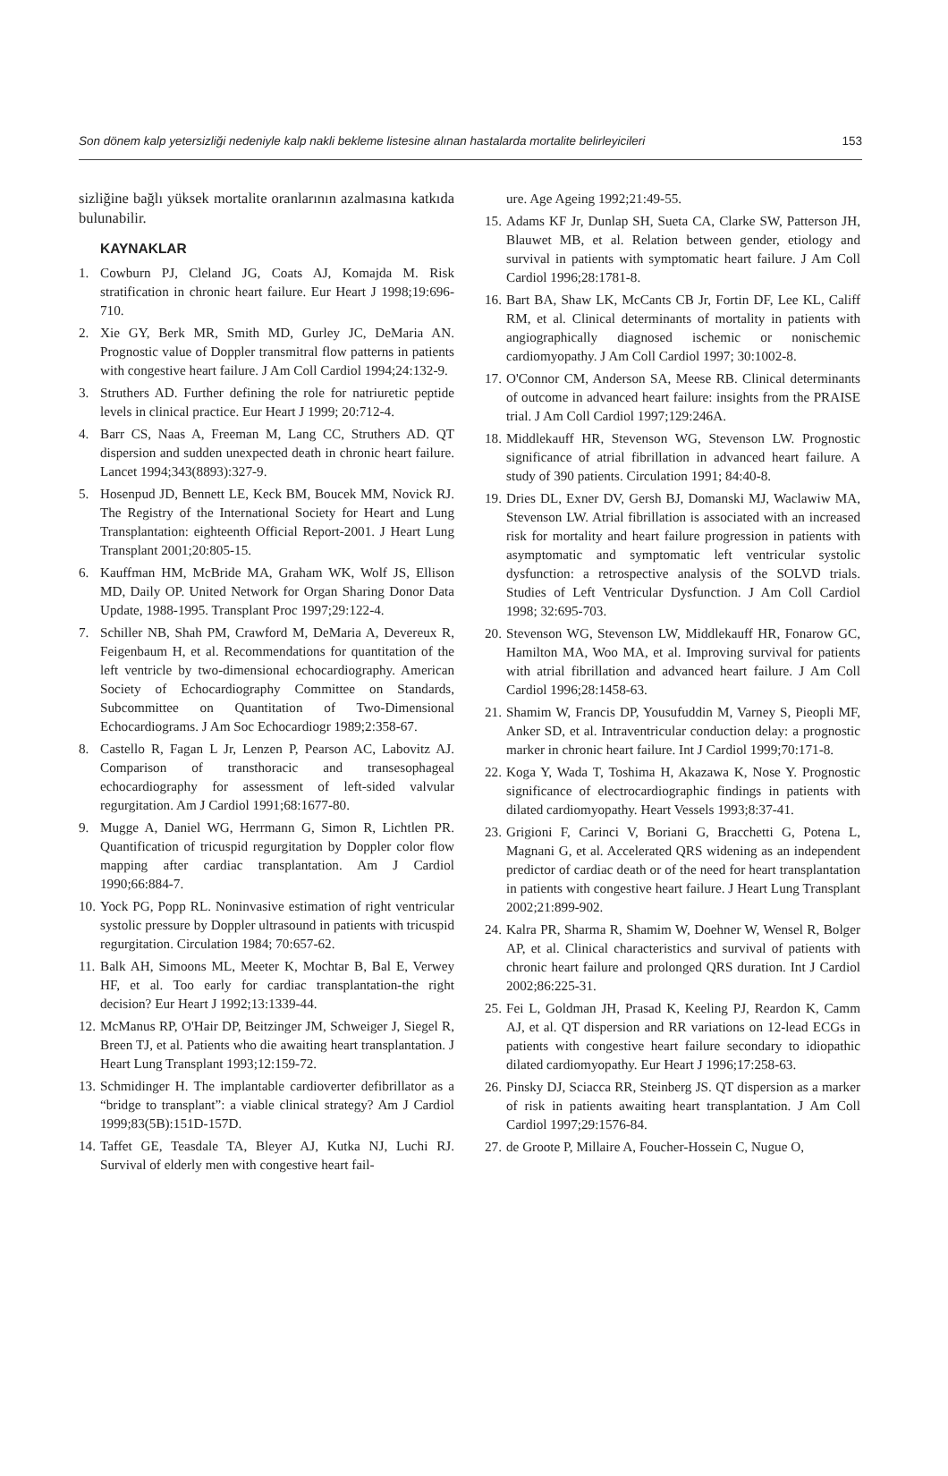Son dönem kalp yetersizliği nedeniyle kalp nakli bekleme listesine alınan hastalarda mortalite belirleyicileri 153
sizliğine bağlı yüksek mortalite oranlarının azalması­na katkıda bulunabilir.
KAYNAKLAR
1. Cowburn PJ, Cleland JG, Coats AJ, Komajda M. Risk stratification in chronic heart failure. Eur Heart J 1998;19:696-710.
2. Xie GY, Berk MR, Smith MD, Gurley JC, DeMaria AN. Prognostic value of Doppler transmitral flow patterns in patients with congestive heart failure. J Am Coll Cardiol 1994;24:132-9.
3. Struthers AD. Further defining the role for natriuretic peptide levels in clinical practice. Eur Heart J 1999; 20:712-4.
4. Barr CS, Naas A, Freeman M, Lang CC, Struthers AD. QT dispersion and sudden unexpected death in chronic heart failure. Lancet 1994;343(8893):327-9.
5. Hosenpud JD, Bennett LE, Keck BM, Boucek MM, Novick RJ. The Registry of the International Society for Heart and Lung Transplantation: eighteenth Official Report-2001. J Heart Lung Transplant 2001;20:805-15.
6. Kauffman HM, McBride MA, Graham WK, Wolf JS, Ellison MD, Daily OP. United Network for Organ Sharing Donor Data Update, 1988-1995. Transplant Proc 1997;29:122-4.
7. Schiller NB, Shah PM, Crawford M, DeMaria A, Devereux R, Feigenbaum H, et al. Recommendations for quantitation of the left ventricle by two-dimensional echocardiography. American Society of Echocardiography Committee on Standards, Subcommittee on Quantitation of Two-Dimensional Echocardiograms. J Am Soc Echocardiogr 1989;2:358-67.
8. Castello R, Fagan L Jr, Lenzen P, Pearson AC, Labovitz AJ. Comparison of transthoracic and transesophageal echocardiography for assessment of left-sided valvular regurgitation. Am J Cardiol 1991;68:1677-80.
9. Mugge A, Daniel WG, Herrmann G, Simon R, Lichtlen PR. Quantification of tricuspid regurgitation by Doppler color flow mapping after cardiac transplantation. Am J Cardiol 1990;66:884-7.
10. Yock PG, Popp RL. Noninvasive estimation of right ventricular systolic pressure by Doppler ultrasound in patients with tricuspid regurgitation. Circulation 1984; 70:657-62.
11. Balk AH, Simoons ML, Meeter K, Mochtar B, Bal E, Verwey HF, et al. Too early for cardiac transplantation-the right decision? Eur Heart J 1992;13:1339-44.
12. McManus RP, O'Hair DP, Beitzinger JM, Schweiger J, Siegel R, Breen TJ, et al. Patients who die awaiting heart transplantation. J Heart Lung Transplant 1993;12:159-72.
13. Schmidinger H. The implantable cardioverter defibrillator as a “bridge to transplant”: a viable clinical strategy? Am J Cardiol 1999;83(5B):151D-157D.
14. Taffet GE, Teasdale TA, Bleyer AJ, Kutka NJ, Luchi RJ. Survival of elderly men with congestive heart fail-
ure. Age Ageing 1992;21:49-55.
15. Adams KF Jr, Dunlap SH, Sueta CA, Clarke SW, Patterson JH, Blauwet MB, et al. Relation between gender, etiology and survival in patients with symptomatic heart failure. J Am Coll Cardiol 1996;28:1781-8.
16. Bart BA, Shaw LK, McCants CB Jr, Fortin DF, Lee KL, Califf RM, et al. Clinical determinants of mortality in patients with angiographically diagnosed ischemic or nonischemic cardiomyopathy. J Am Coll Cardiol 1997; 30:1002-8.
17. O'Connor CM, Anderson SA, Meese RB. Clinical determinants of outcome in advanced heart failure: insights from the PRAISE trial. J Am Coll Cardiol 1997;129:246A.
18. Middlekauff HR, Stevenson WG, Stevenson LW. Prognostic significance of atrial fibrillation in advanced heart failure. A study of 390 patients. Circulation 1991; 84:40-8.
19. Dries DL, Exner DV, Gersh BJ, Domanski MJ, Waclawiw MA, Stevenson LW. Atrial fibrillation is associated with an increased risk for mortality and heart failure progression in patients with asymptomatic and symptomatic left ventricular systolic dysfunction: a retrospective analysis of the SOLVD trials. Studies of Left Ventricular Dysfunction. J Am Coll Cardiol 1998; 32:695-703.
20. Stevenson WG, Stevenson LW, Middlekauff HR, Fonarow GC, Hamilton MA, Woo MA, et al. Improving survival for patients with atrial fibrillation and advanced heart failure. J Am Coll Cardiol 1996;28:1458-63.
21. Shamim W, Francis DP, Yousufuddin M, Varney S, Pieopli MF, Anker SD, et al. Intraventricular conduction delay: a prognostic marker in chronic heart failure. Int J Cardiol 1999;70:171-8.
22. Koga Y, Wada T, Toshima H, Akazawa K, Nose Y. Prognostic significance of electrocardiographic findings in patients with dilated cardiomyopathy. Heart Vessels 1993;8:37-41.
23. Grigioni F, Carinci V, Boriani G, Bracchetti G, Potena L, Magnani G, et al. Accelerated QRS widening as an independent predictor of cardiac death or of the need for heart transplantation in patients with congestive heart failure. J Heart Lung Transplant 2002;21:899-902.
24. Kalra PR, Sharma R, Shamim W, Doehner W, Wensel R, Bolger AP, et al. Clinical characteristics and survival of patients with chronic heart failure and prolonged QRS duration. Int J Cardiol 2002;86:225-31.
25. Fei L, Goldman JH, Prasad K, Keeling PJ, Reardon K, Camm AJ, et al. QT dispersion and RR variations on 12-lead ECGs in patients with congestive heart failure secondary to idiopathic dilated cardiomyopathy. Eur Heart J 1996;17:258-63.
26. Pinsky DJ, Sciacca RR, Steinberg JS. QT dispersion as a marker of risk in patients awaiting heart transplantation. J Am Coll Cardiol 1997;29:1576-84.
27. de Groote P, Millaire A, Foucher-Hossein C, Nugue O,